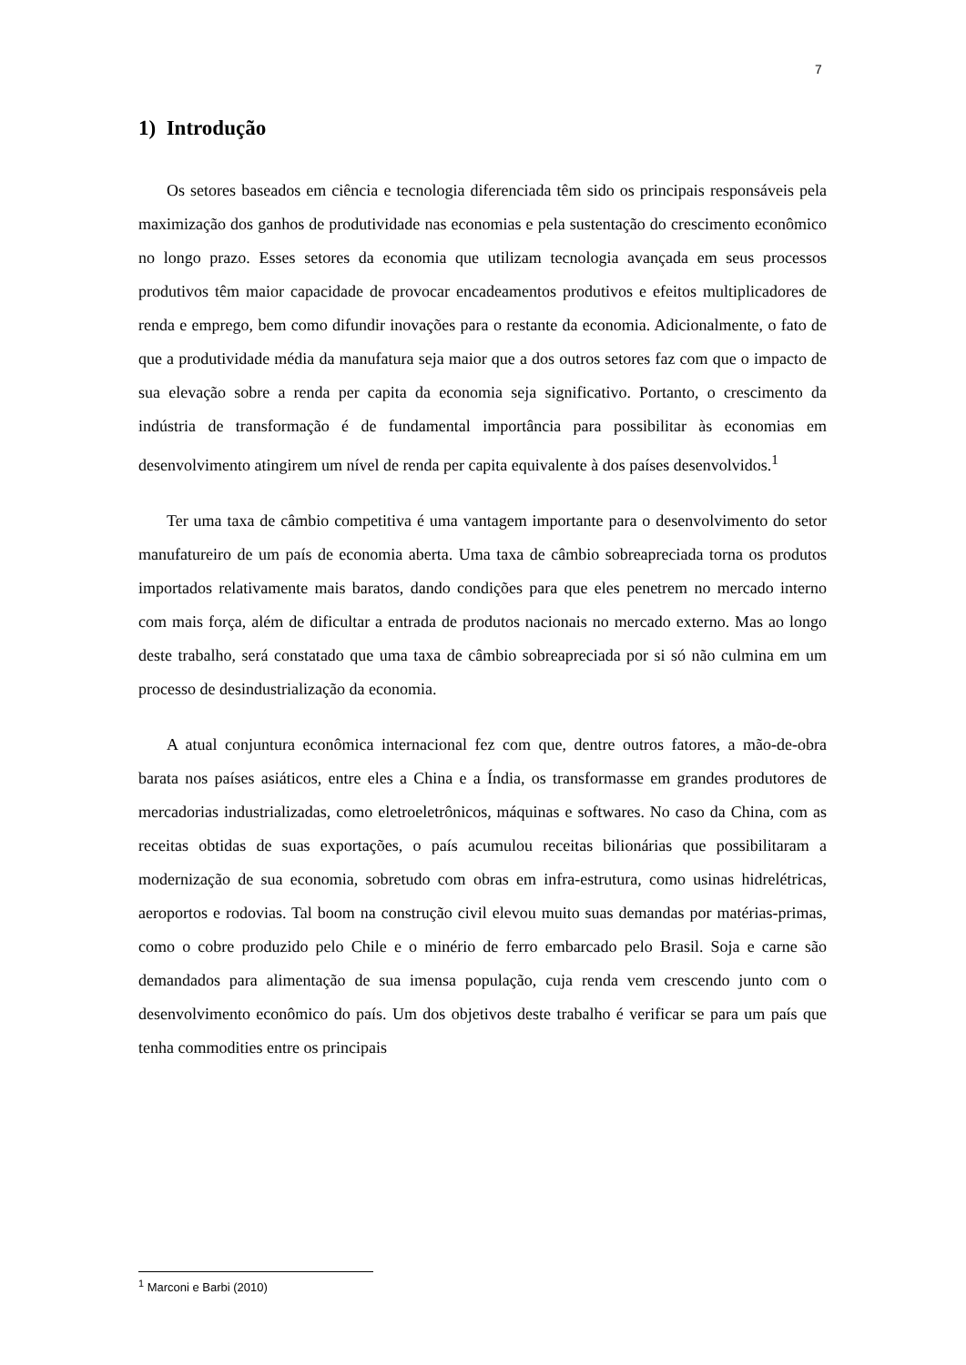7
1) Introdução
Os setores baseados em ciência e tecnologia diferenciada têm sido os principais responsáveis pela maximização dos ganhos de produtividade nas economias e pela sustentação do crescimento econômico no longo prazo. Esses setores da economia que utilizam tecnologia avançada em seus processos produtivos têm maior capacidade de provocar encadeamentos produtivos e efeitos multiplicadores de renda e emprego, bem como difundir inovações para o restante da economia. Adicionalmente, o fato de que a produtividade média da manufatura seja maior que a dos outros setores faz com que o impacto de sua elevação sobre a renda per capita da economia seja significativo. Portanto, o crescimento da indústria de transformação é de fundamental importância para possibilitar às economias em desenvolvimento atingirem um nível de renda per capita equivalente à dos países desenvolvidos.<sup>1</sup>
Ter uma taxa de câmbio competitiva é uma vantagem importante para o desenvolvimento do setor manufatureiro de um país de economia aberta. Uma taxa de câmbio sobreapreciada torna os produtos importados relativamente mais baratos, dando condições para que eles penetrem no mercado interno com mais força, além de dificultar a entrada de produtos nacionais no mercado externo. Mas ao longo deste trabalho, será constatado que uma taxa de câmbio sobreapreciada por si só não culmina em um processo de desindustrialização da economia.
A atual conjuntura econômica internacional fez com que, dentre outros fatores, a mão-de-obra barata nos países asiáticos, entre eles a China e a Índia, os transformasse em grandes produtores de mercadorias industrializadas, como eletroeletrônicos, máquinas e softwares. No caso da China, com as receitas obtidas de suas exportações, o país acumulou receitas bilionárias que possibilitaram a modernização de sua economia, sobretudo com obras em infra-estrutura, como usinas hidrelétricas, aeroportos e rodovias. Tal boom na construção civil elevou muito suas demandas por matérias-primas, como o cobre produzido pelo Chile e o minério de ferro embarcado pelo Brasil. Soja e carne são demandados para alimentação de sua imensa população, cuja renda vem crescendo junto com o desenvolvimento econômico do país. Um dos objetivos deste trabalho é verificar se para um país que tenha commodities entre os principais
<sup>1</sup> Marconi e Barbi (2010)